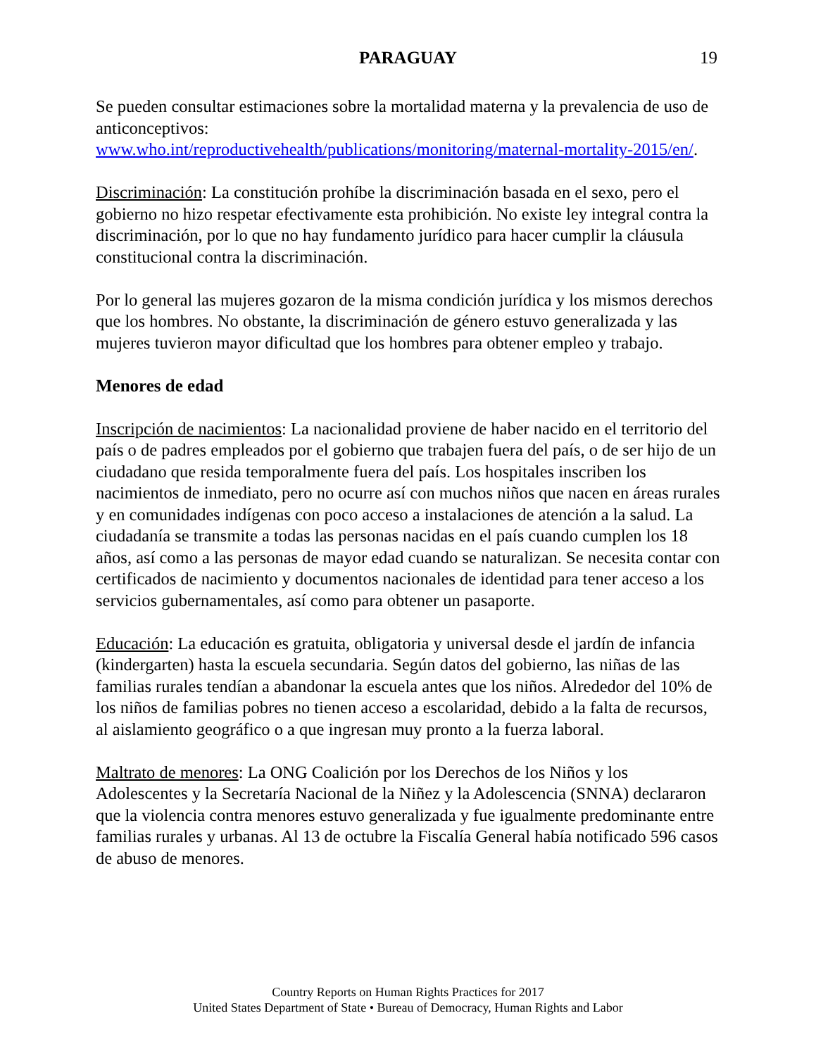PARAGUAY
19
Se pueden consultar estimaciones sobre la mortalidad materna y la prevalencia de uso de anticonceptivos:
www.who.int/reproductivehealth/publications/monitoring/maternal-mortality-2015/en/.
Discriminación: La constitución prohíbe la discriminación basada en el sexo, pero el gobierno no hizo respetar efectivamente esta prohibición. No existe ley integral contra la discriminación, por lo que no hay fundamento jurídico para hacer cumplir la cláusula constitucional contra la discriminación.
Por lo general las mujeres gozaron de la misma condición jurídica y los mismos derechos que los hombres. No obstante, la discriminación de género estuvo generalizada y las mujeres tuvieron mayor dificultad que los hombres para obtener empleo y trabajo.
Menores de edad
Inscripción de nacimientos: La nacionalidad proviene de haber nacido en el territorio del país o de padres empleados por el gobierno que trabajen fuera del país, o de ser hijo de un ciudadano que resida temporalmente fuera del país. Los hospitales inscriben los nacimientos de inmediato, pero no ocurre así con muchos niños que nacen en áreas rurales y en comunidades indígenas con poco acceso a instalaciones de atención a la salud. La ciudadanía se transmite a todas las personas nacidas en el país cuando cumplen los 18 años, así como a las personas de mayor edad cuando se naturalizan. Se necesita contar con certificados de nacimiento y documentos nacionales de identidad para tener acceso a los servicios gubernamentales, así como para obtener un pasaporte.
Educación: La educación es gratuita, obligatoria y universal desde el jardín de infancia (kindergarten) hasta la escuela secundaria. Según datos del gobierno, las niñas de las familias rurales tendían a abandonar la escuela antes que los niños. Alrededor del 10% de los niños de familias pobres no tienen acceso a escolaridad, debido a la falta de recursos, al aislamiento geográfico o a que ingresan muy pronto a la fuerza laboral.
Maltrato de menores: La ONG Coalición por los Derechos de los Niños y los Adolescentes y la Secretaría Nacional de la Niñez y la Adolescencia (SNNA) declararon que la violencia contra menores estuvo generalizada y fue igualmente predominante entre familias rurales y urbanas. Al 13 de octubre la Fiscalía General había notificado 596 casos de abuso de menores.
Country Reports on Human Rights Practices for 2017
United States Department of State • Bureau of Democracy, Human Rights and Labor